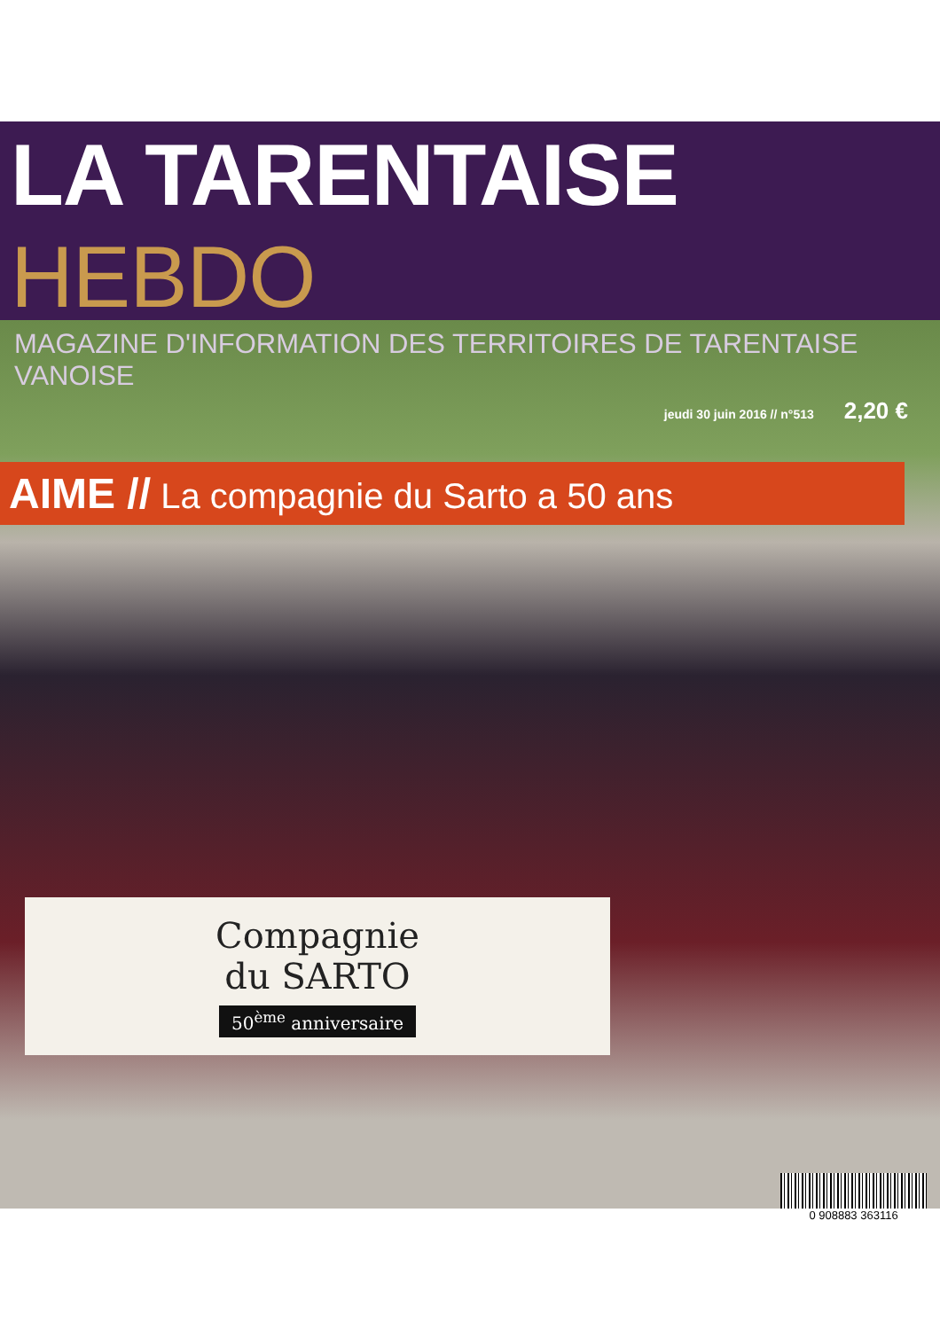LA TARENTAISE HEBDO
MAGAZINE D'INFORMATION DES TERRITOIRES DE TARENTAISE VANOISE
jeudi 30 juin 2016 // n°513 2,20 €
AIME // La compagnie du Sarto a 50 ans
Compagnie
du SARTO
50<sup>ème</sup> anniversaire
0 908883 363116